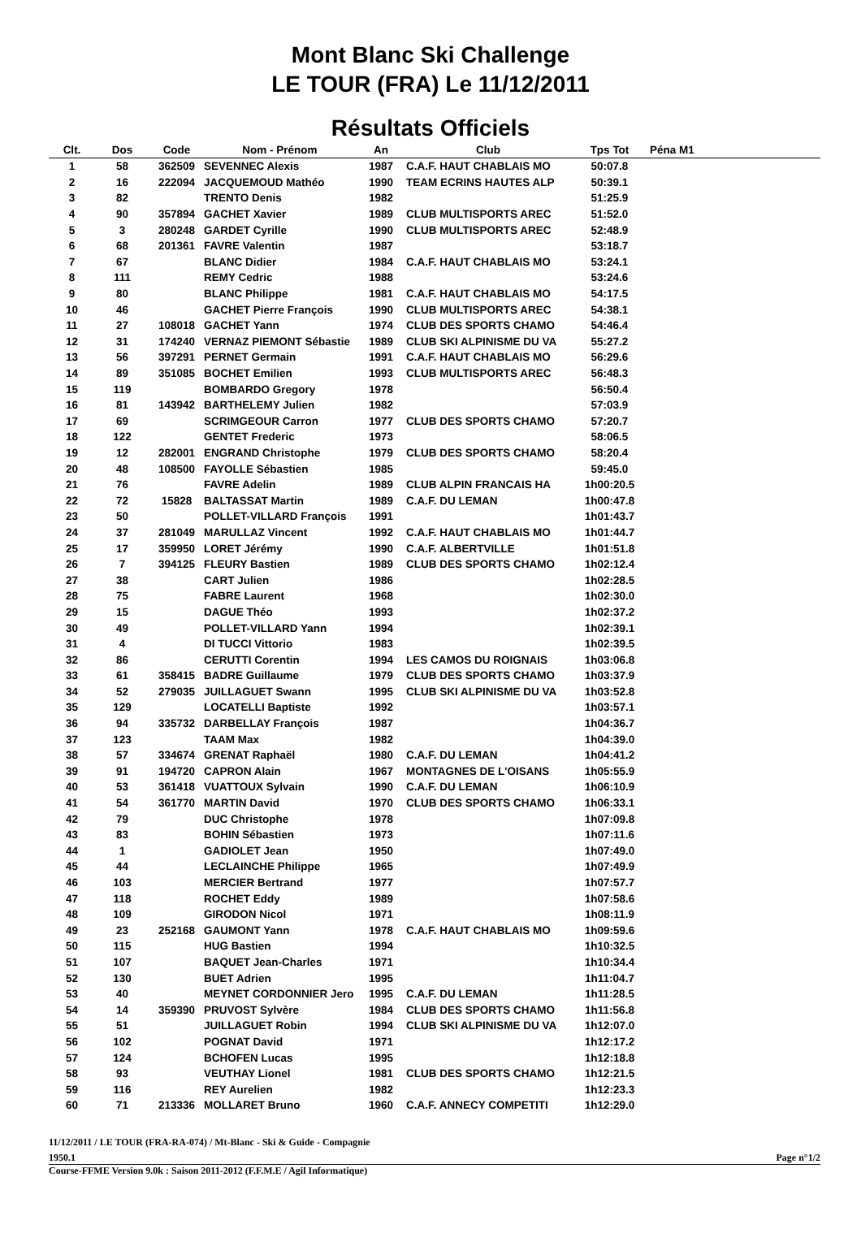Mont Blanc Ski Challenge
LE TOUR (FRA) Le 11/12/2011
Résultats Officiels
| Clt. | Dos | Code | Nom - Prénom | An | Club | Tps Tot | Péna M1 | |
| --- | --- | --- | --- | --- | --- | --- | --- | --- |
| 1 | 58 | 362509 | SEVENNEC Alexis | 1987 | C.A.F. HAUT CHABLAIS MO | 50:07.8 | | |
| 2 | 16 | 222094 | JACQUEMOUD Mathéo | 1990 | TEAM ECRINS HAUTES ALP | 50:39.1 | | |
| 3 | 82 | | TRENTO Denis | 1982 | | 51:25.9 | | |
| 4 | 90 | 357894 | GACHET Xavier | 1989 | CLUB MULTISPORTS AREC | 51:52.0 | | |
| 5 | 3 | 280248 | GARDET Cyrille | 1990 | CLUB MULTISPORTS AREC | 52:48.9 | | |
| 6 | 68 | 201361 | FAVRE Valentin | 1987 | | 53:18.7 | | |
| 7 | 67 | | BLANC Didier | 1984 | C.A.F. HAUT CHABLAIS MO | 53:24.1 | | |
| 8 | 111 | | REMY Cedric | 1988 | | 53:24.6 | | |
| 9 | 80 | | BLANC Philippe | 1981 | C.A.F. HAUT CHABLAIS MO | 54:17.5 | | |
| 10 | 46 | | GACHET Pierre François | 1990 | CLUB MULTISPORTS AREC | 54:38.1 | | |
| 11 | 27 | 108018 | GACHET Yann | 1974 | CLUB DES SPORTS CHAMO | 54:46.4 | | |
| 12 | 31 | 174240 | VERNAZ PIEMONT Sébastie | 1989 | CLUB SKI ALPINISME DU VA | 55:27.2 | | |
| 13 | 56 | 397291 | PERNET Germain | 1991 | C.A.F. HAUT CHABLAIS MO | 56:29.6 | | |
| 14 | 89 | 351085 | BOCHET Emilien | 1993 | CLUB MULTISPORTS AREC | 56:48.3 | | |
| 15 | 119 | | BOMBARDO Gregory | 1978 | | 56:50.4 | | |
| 16 | 81 | 143942 | BARTHELEMY Julien | 1982 | | 57:03.9 | | |
| 17 | 69 | | SCRIMGEOUR Carron | 1977 | CLUB DES SPORTS CHAMO | 57:20.7 | | |
| 18 | 122 | | GENTET Frederic | 1973 | | 58:06.5 | | |
| 19 | 12 | 282001 | ENGRAND Christophe | 1979 | CLUB DES SPORTS CHAMO | 58:20.4 | | |
| 20 | 48 | 108500 | FAYOLLE Sébastien | 1985 | | 59:45.0 | | |
| 21 | 76 | | FAVRE Adelin | 1989 | CLUB ALPIN FRANCAIS HA | 1h00:20.5 | | |
| 22 | 72 | 15828 | BALTASSAT Martin | 1989 | C.A.F. DU LEMAN | 1h00:47.8 | | |
| 23 | 50 | | POLLET-VILLARD François | 1991 | | 1h01:43.7 | | |
| 24 | 37 | 281049 | MARULLAZ Vincent | 1992 | C.A.F. HAUT CHABLAIS MO | 1h01:44.7 | | |
| 25 | 17 | 359950 | LORET Jérémy | 1990 | C.A.F. ALBERTVILLE | 1h01:51.8 | | |
| 26 | 7 | 394125 | FLEURY Bastien | 1989 | CLUB DES SPORTS CHAMO | 1h02:12.4 | | |
| 27 | 38 | | CART Julien | 1986 | | 1h02:28.5 | | |
| 28 | 75 | | FABRE Laurent | 1968 | | 1h02:30.0 | | |
| 29 | 15 | | DAGUE Théo | 1993 | | 1h02:37.2 | | |
| 30 | 49 | | POLLET-VILLARD Yann | 1994 | | 1h02:39.1 | | |
| 31 | 4 | | DI TUCCI Vittorio | 1983 | | 1h02:39.5 | | |
| 32 | 86 | | CERUTTI Corentin | 1994 | LES CAMOS DU ROIGNAIS | 1h03:06.8 | | |
| 33 | 61 | 358415 | BADRE Guillaume | 1979 | CLUB DES SPORTS CHAMO | 1h03:37.9 | | |
| 34 | 52 | 279035 | JUILLAGUET Swann | 1995 | CLUB SKI ALPINISME DU VA | 1h03:52.8 | | |
| 35 | 129 | | LOCATELLI Baptiste | 1992 | | 1h03:57.1 | | |
| 36 | 94 | 335732 | DARBELLAY François | 1987 | | 1h04:36.7 | | |
| 37 | 123 | | TAAM Max | 1982 | | 1h04:39.0 | | |
| 38 | 57 | 334674 | GRENAT Raphaël | 1980 | C.A.F. DU LEMAN | 1h04:41.2 | | |
| 39 | 91 | 194720 | CAPRON Alain | 1967 | MONTAGNES DE L'OISANS | 1h05:55.9 | | |
| 40 | 53 | 361418 | VUATTOUX Sylvain | 1990 | C.A.F. DU LEMAN | 1h06:10.9 | | |
| 41 | 54 | 361770 | MARTIN David | 1970 | CLUB DES SPORTS CHAMO | 1h06:33.1 | | |
| 42 | 79 | | DUC Christophe | 1978 | | 1h07:09.8 | | |
| 43 | 83 | | BOHIN Sébastien | 1973 | | 1h07:11.6 | | |
| 44 | 1 | | GADIOLET Jean | 1950 | | 1h07:49.0 | | |
| 45 | 44 | | LECLAINCHE Philippe | 1965 | | 1h07:49.9 | | |
| 46 | 103 | | MERCIER Bertrand | 1977 | | 1h07:57.7 | | |
| 47 | 118 | | ROCHET Eddy | 1989 | | 1h07:58.6 | | |
| 48 | 109 | | GIRODON Nicol | 1971 | | 1h08:11.9 | | |
| 49 | 23 | 252168 | GAUMONT Yann | 1978 | C.A.F. HAUT CHABLAIS MO | 1h09:59.6 | | |
| 50 | 115 | | HUG Bastien | 1994 | | 1h10:32.5 | | |
| 51 | 107 | | BAQUET Jean-Charles | 1971 | | 1h10:34.4 | | |
| 52 | 130 | | BUET Adrien | 1995 | | 1h11:04.7 | | |
| 53 | 40 | | MEYNET CORDONNIER Jero | 1995 | C.A.F. DU LEMAN | 1h11:28.5 | | |
| 54 | 14 | 359390 | PRUVOST Sylvère | 1984 | CLUB DES SPORTS CHAMO | 1h11:56.8 | | |
| 55 | 51 | | JUILLAGUET Robin | 1994 | CLUB SKI ALPINISME DU VA | 1h12:07.0 | | |
| 56 | 102 | | POGNAT David | 1971 | | 1h12:17.2 | | |
| 57 | 124 | | BCHOFEN Lucas | 1995 | | 1h12:18.8 | | |
| 58 | 93 | | VEUTHAY Lionel | 1981 | CLUB DES SPORTS CHAMO | 1h12:21.5 | | |
| 59 | 116 | | REY Aurelien | 1982 | | 1h12:23.3 | | |
| 60 | 71 | 213336 | MOLLARET Bruno | 1960 | C.A.F. ANNECY COMPETITI | 1h12:29.0 | | |
11/12/2011 / LE TOUR (FRA-RA-074) / Mt-Blanc - Ski & Guide - Compagnie
1950.1 Page n°1/2
Course-FFME Version 9.0k : Saison 2011-2012 (F.F.M.E / Agil Informatique)